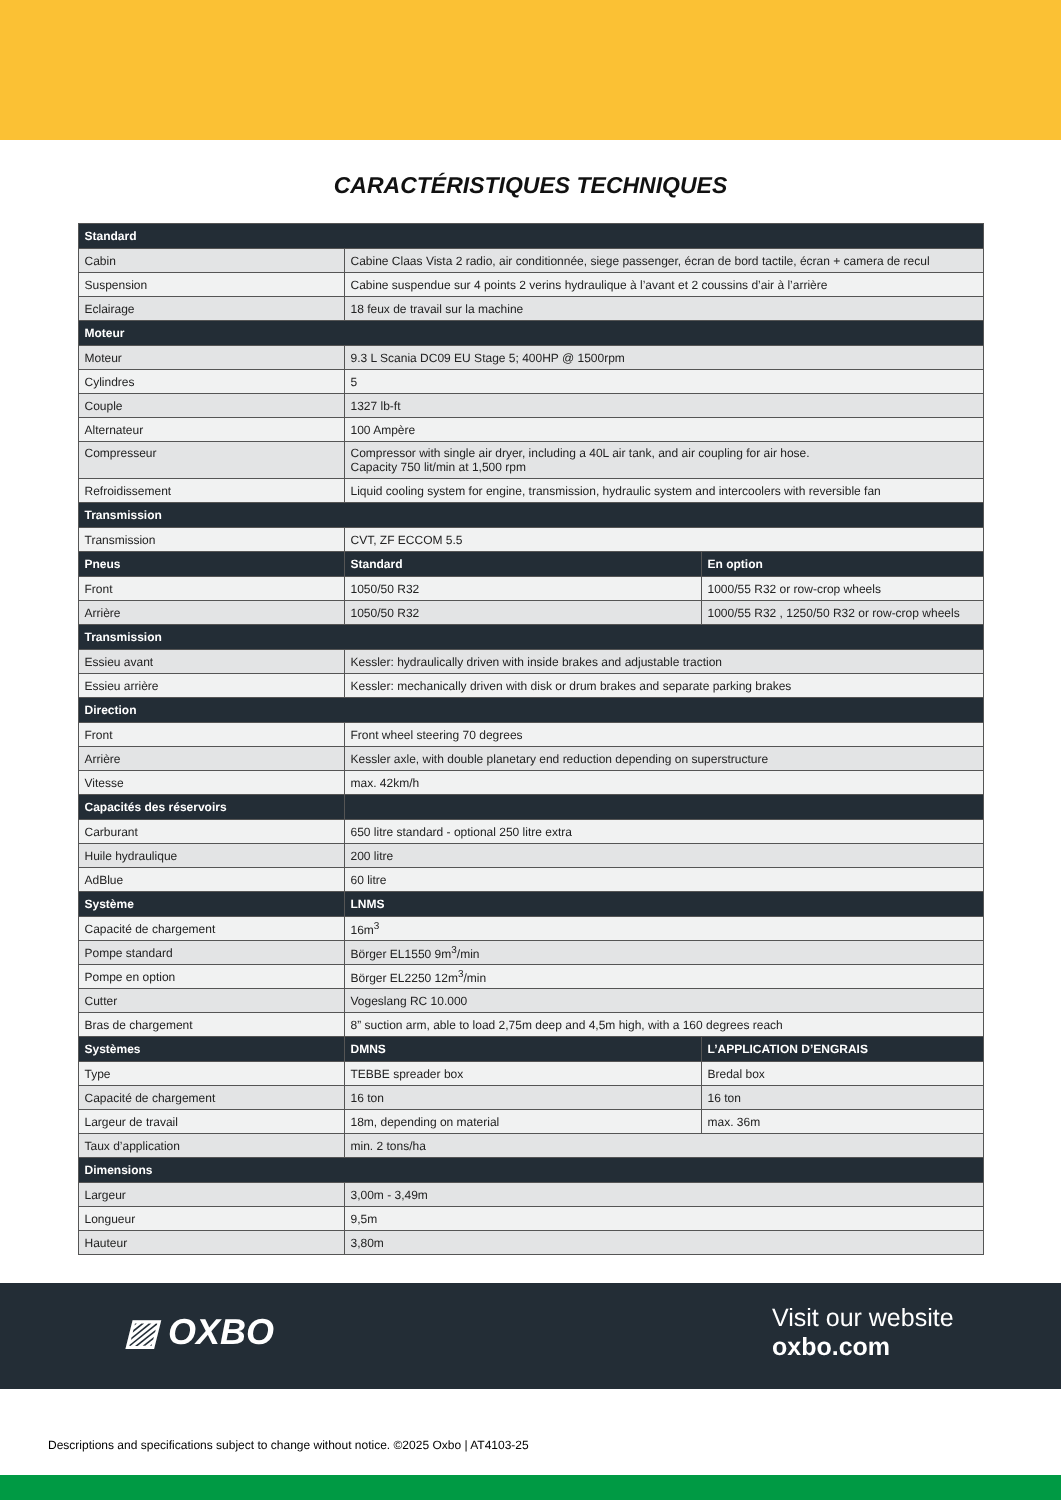CARACTÉRISTIQUES TECHNIQUES
| Standard | | |
| --- | --- | --- |
| Cabin | Cabine Claas Vista 2 radio, air conditionnée, siege passenger, écran de bord tactile, écran + camera de recul | |
| Suspension | Cabine suspendue sur 4 points 2 verins hydraulique à l’avant et 2 coussins d’air à l’arrière | |
| Eclairage | 18 feux de travail sur la machine | |
| Moteur | | |
| Moteur | 9.3 L Scania DC09 EU Stage 5; 400HP @ 1500rpm | |
| Cylindres | 5 | |
| Couple | 1327 lb-ft | |
| Alternateur | 100 Ampère | |
| Compresseur | Compressor with single air dryer, including a 40L air tank, and air coupling for air hose. Capacity 750 lit/min at 1,500 rpm | |
| Refroidissement | Liquid cooling system for engine, transmission, hydraulic system and intercoolers with reversible fan | |
| Transmission | | |
| Transmission | CVT, ZF ECCOM 5.5 | |
| Pneus | Standard | En option |
| Front | 1050/50 R32 | 1000/55 R32 or row-crop wheels |
| Arrière | 1050/50 R32 | 1000/55 R32 , 1250/50 R32 or row-crop wheels |
| Transmission | | |
| Essieu avant | Kessler: hydraulically driven with inside brakes and adjustable traction | |
| Essieu arrière | Kessler: mechanically driven with disk or drum brakes and separate parking brakes | |
| Direction | | |
| Front | Front wheel steering 70 degrees | |
| Arrière | Kessler axle, with double planetary end reduction depending on superstructure | |
| Vitesse | max. 42km/h | |
| Capacités des réservoirs | | |
| Carburant | 650 litre standard - optional 250 litre extra | |
| Huile hydraulique | 200 litre | |
| AdBlue | 60 litre | |
| Système | LNMS | |
| Capacité de chargement | 16m<sup>3</sup> | |
| Pompe standard | Börger EL1550 9m<sup>3</sup>/min | |
| Pompe en option | Börger EL2250 12m<sup>3</sup>/min | |
| Cutter | Vogeslang RC 10.000 | |
| Bras de chargement | 8” suction arm, able to load 2,75m deep and 4,5m high, with a 160 degrees reach | |
| Systèmes | DMNS | L’APPLICATION D’ENGRAIS |
| Type | TEBBE spreader box | Bredal box |
| Capacité de chargement | 16 ton | 16 ton |
| Largeur de travail | 18m, depending on material | max. 36m |
| Taux d’application | min. 2 tons/ha | |
| Dimensions | | |
| Largeur | 3,00m - 3,49m | |
| Longueur | 9,5m | |
| Hauteur | 3,80m | |
▨ OXBO
Visit our website
oxbo.com
Descriptions and specifications subject to change without notice. ©2025 Oxbo | AT4103-25